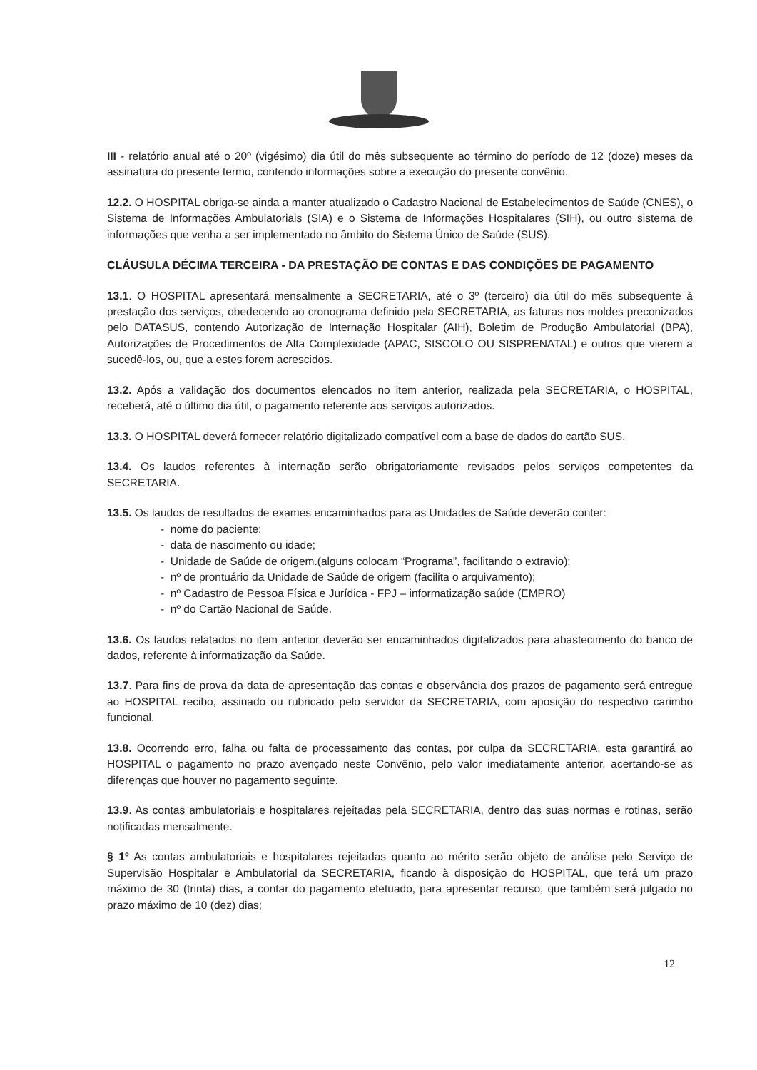III - relatório anual até o 20º (vigésimo) dia útil do mês subsequente ao término do período de 12 (doze) meses da assinatura do presente termo, contendo informações sobre a execução do presente convênio.
12.2. O HOSPITAL obriga-se ainda a manter atualizado o Cadastro Nacional de Estabelecimentos de Saúde (CNES), o Sistema de Informações Ambulatoriais (SIA) e o Sistema de Informações Hospitalares (SIH), ou outro sistema de informações que venha a ser implementado no âmbito do Sistema Único de Saúde (SUS).
CLÁUSULA DÉCIMA TERCEIRA - DA PRESTAÇÃO DE CONTAS E DAS CONDIÇÕES DE PAGAMENTO
13.1. O HOSPITAL apresentará mensalmente a SECRETARIA, até o 3º (terceiro) dia útil do mês subsequente à prestação dos serviços, obedecendo ao cronograma definido pela SECRETARIA, as faturas nos moldes preconizados pelo DATASUS, contendo Autorização de Internação Hospitalar (AIH), Boletim de Produção Ambulatorial (BPA), Autorizações de Procedimentos de Alta Complexidade (APAC, SISCOLO OU SISPRENATAL) e outros que vierem a sucedê-los, ou, que a estes forem acrescidos.
13.2. Após a validação dos documentos elencados no item anterior, realizada pela SECRETARIA, o HOSPITAL, receberá, até o último dia útil, o pagamento referente aos serviços autorizados.
13.3. O HOSPITAL deverá fornecer relatório digitalizado compatível com a base de dados do cartão SUS.
13.4. Os laudos referentes à internação serão obrigatoriamente revisados pelos serviços competentes da SECRETARIA.
13.5. Os laudos de resultados de exames encaminhados para as Unidades de Saúde deverão conter:
- nome do paciente;
- data de nascimento ou idade;
- Unidade de Saúde de origem.(alguns colocam “Programa”, facilitando o extravio);
- nº de prontuário da Unidade de Saúde de origem (facilita o arquivamento);
- nº Cadastro de Pessoa Física e Jurídica - FPJ – informatização saúde (EMPRO)
- nº do Cartão Nacional de Saúde.
13.6. Os laudos relatados no item anterior deverão ser encaminhados digitalizados para abastecimento do banco de dados, referente à informatização da Saúde.
13.7. Para fins de prova da data de apresentação das contas e observância dos prazos de pagamento será entregue ao HOSPITAL recibo, assinado ou rubricado pelo servidor da SECRETARIA, com aposição do respectivo carimbo funcional.
13.8. Ocorrendo erro, falha ou falta de processamento das contas, por culpa da SECRETARIA, esta garantirá ao HOSPITAL o pagamento no prazo avençado neste Convênio, pelo valor imediatamente anterior, acertando-se as diferenças que houver no pagamento seguinte.
13.9. As contas ambulatoriais e hospitalares rejeitadas pela SECRETARIA, dentro das suas normas e rotinas, serão notificadas mensalmente.
§ 1º As contas ambulatoriais e hospitalares rejeitadas quanto ao mérito serão objeto de análise pelo Serviço de Supervisão Hospitalar e Ambulatorial da SECRETARIA, ficando à disposição do HOSPITAL, que terá um prazo máximo de 30 (trinta) dias, a contar do pagamento efetuado, para apresentar recurso, que também será julgado no prazo máximo de 10 (dez) dias;
12